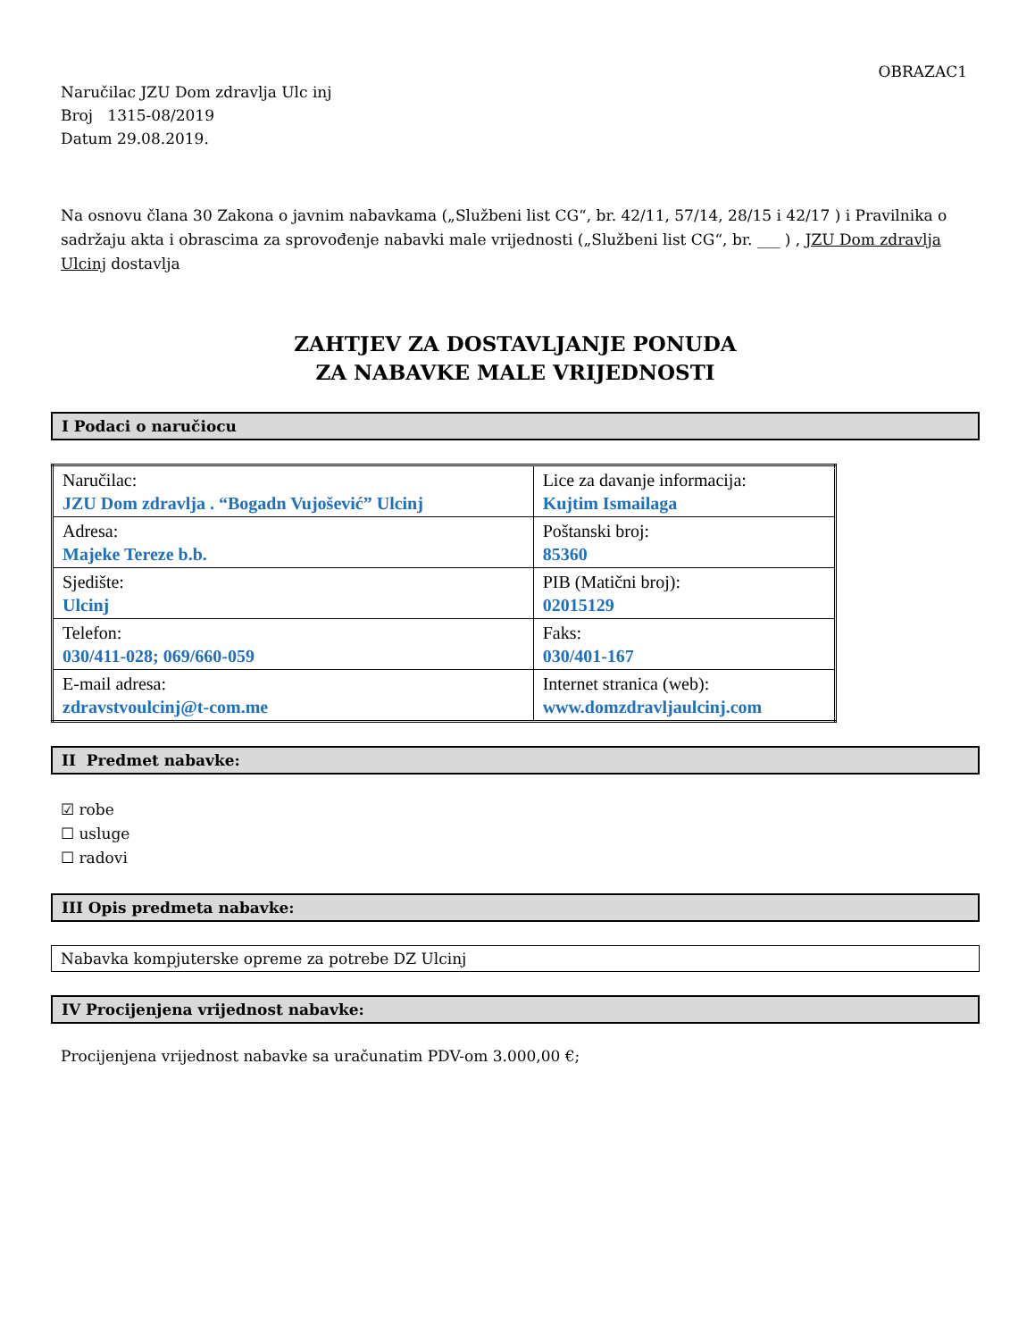OBRAZAC1
Naručilac JZU Dom zdravlja Ulc inj
Broj 1315-08/2019
Datum 29.08.2019.
Na osnovu člana 30 Zakona o javnim nabavkama („Službeni list CG“, br. 42/11, 57/14, 28/15 i 42/17 ) i Pravilnika o sadržaju akta i obrascima za sprovođenje nabavki male vrijednosti („Službeni list CG“, br. ___ ) , JZU Dom zdravlja Ulcinj dostavlja
ZAHTJEV ZA DOSTAVLJANJE PONUDA
ZA NABAVKE MALE VRIJEDNOSTI
I Podaci o naručiocu
| Naručilac: JZU Dom zdravlja . “Bogadn Vujošević” Ulcinj | Lice za davanje informacija: Kujtim Ismailaga |
| Adresa: Majeke Tereze b.b. | Poštanski broj: 85360 |
| Sjedište: Ulcinj | PIB (Matični broj): 02015129 |
| Telefon: 030/411-028; 069/660-059 | Faks: 030/401-167 |
| E-mail adresa: zdravstvoulcinj@t-com.me | Internet stranica (web): www.domzdravljaulcinj.com |
II Predmet nabavke:
☑ robe
☐ usluge
☐ radovi
III Opis predmeta nabavke:
Nabavka kompjuterske opreme za potrebe DZ Ulcinj
IV Procijenjena vrijednost nabavke:
Procijenjena vrijednost nabavke sa uračunatim PDV-om 3.000,00 €;